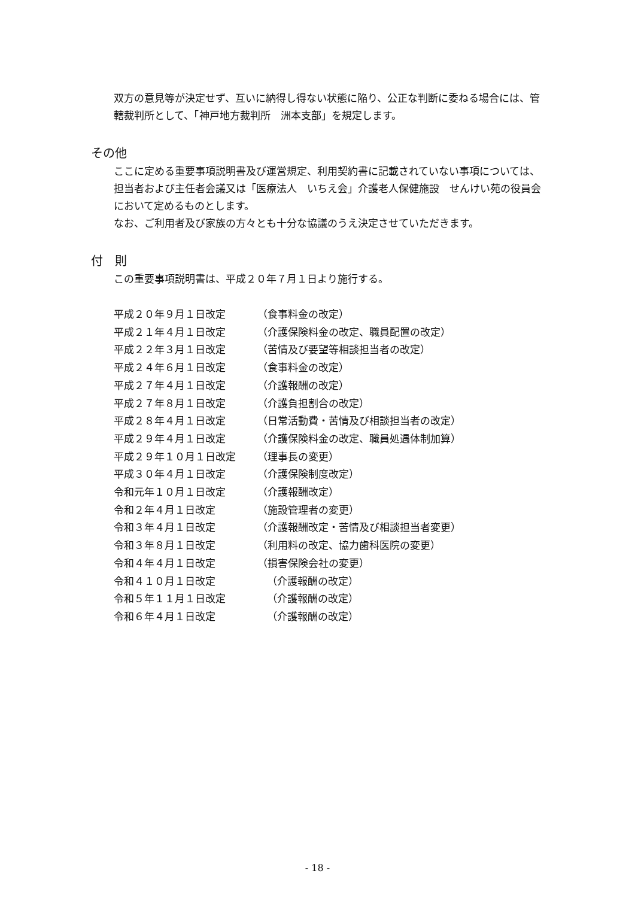双方の意見等が決定せず、互いに納得し得ない状態に陥り、公正な判断に委ねる場合には、管轄裁判所として、「神戸地方裁判所　洲本支部」を規定します。
その他
ここに定める重要事項説明書及び運営規定、利用契約書に記載されていない事項については、担当者および主任者会議又は「医療法人　いちえ会」介護老人保健施設　せんけい苑の役員会において定めるものとします。
なお、ご利用者及び家族の方々とも十分な協議のうえ決定させていただきます。
付　則
この重要事項説明書は、平成２０年７月１日より施行する。
| 平成２０年９月１日改定 | （食事料金の改定） |
| 平成２１年４月１日改定 | （介護保険料金の改定、職員配置の改定） |
| 平成２２年３月１日改定 | （苦情及び要望等相談担当者の改定） |
| 平成２４年６月１日改定 | （食事料金の改定） |
| 平成２７年４月１日改定 | （介護報酬の改定） |
| 平成２７年８月１日改定 | （介護負担割合の改定） |
| 平成２８年４月１日改定 | （日常活動費・苦情及び相談担当者の改定） |
| 平成２９年４月１日改定 | （介護保険料金の改定、職員処遇体制加算） |
| 平成２９年１０月１日改定 | （理事長の変更） |
| 平成３０年４月１日改定 | （介護保険制度改定） |
| 令和元年１０月１日改定 | （介護報酬改定） |
| 令和２年４月１日改定 | （施設管理者の変更） |
| 令和３年４月１日改定 | （介護報酬改定・苦情及び相談担当者変更） |
| 令和３年８月１日改定 | （利用料の改定、協力歯科医院の変更） |
| 令和４年４月１日改定 | （損害保険会社の変更） |
| 令和４１０月１日改定 | （介護報酬の改定） |
| 令和５年１１月１日改定 | （介護報酬の改定） |
| 令和６年４月１日改定 | （介護報酬の改定） |
- 18 -